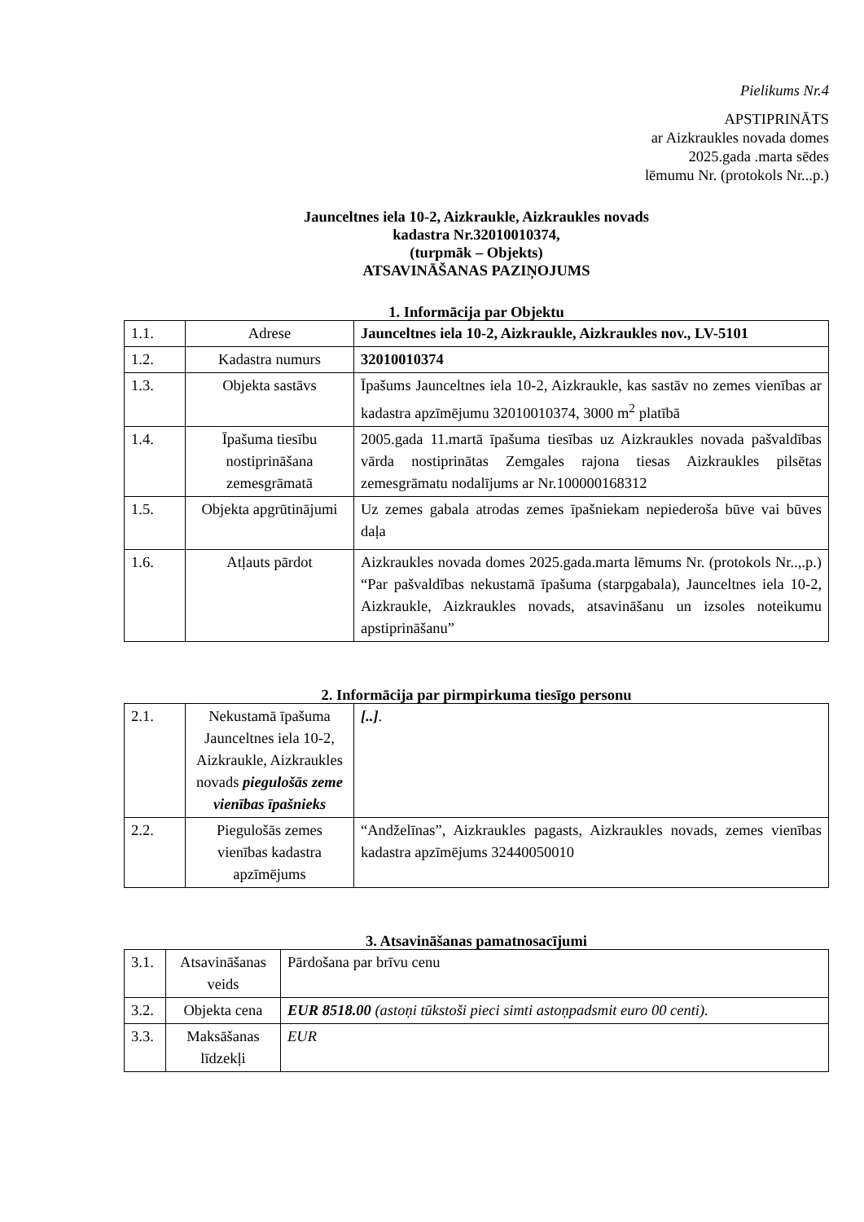Pielikums Nr.4
APSTIPRINĀTS
ar Aizkraukles novada domes
2025.gada .marta sēdes
lēmumu Nr. (protokols Nr...p.)
Jaunceltnes iela 10-2, Aizkraukle, Aizkraukles novads
kadastra Nr.32010010374,
(turpmāk – Objekts)
ATSAVINĀŠANAS PAZIŅOJUMS
1. Informācija par Objektu
| 1.1. | Adrese | Jaunceltnes iela 10-2, Aizkraukle, Aizkraukles nov., LV-5101 |
| 1.2. | Kadastra numurs | 32010010374 |
| 1.3. | Objekta sastāvs | Īpašums Jaunceltnes iela 10-2, Aizkraukle, kas sastāv no zemes vienības ar kadastra apzīmējumu 32010010374, 3000 m<sup>2</sup> platībā |
| 1.4. | Īpašuma tiesību nostiprināšana zemesgrāmatā | 2005.gada 11.martā īpašuma tiesības uz Aizkraukles novada pašvaldības vārda nostiprinātas Zemgales rajona tiesas Aizkraukles pilsētas zemesgrāmatu nodalījums ar Nr.100000168312 |
| 1.5. | Objekta apgrūtinājumi | Uz zemes gabala atrodas zemes īpašniekam nepiederoša būve vai būves daļa |
| 1.6. | Atļauts pārdot | Aizkraukles novada domes 2025.gada.marta lēmums Nr. (protokols Nr..,.p.) “Par pašvaldības nekustamā īpašuma (starpgabala), Jaunceltnes iela 10-2, Aizkraukle, Aizkraukles novads, atsavināšanu un izsoles noteikumu apstiprināšanu” |
2. Informācija par pirmpirkuma tiesīgo personu
| 2.1. | Nekustamā īpašuma Jaunceltnes iela 10-2, Aizkraukle, Aizkraukles novads piegulošās zeme vienības īpašnieks | [..] . |
| 2.2. | Piegulošās zemes vienības kadastra apzīmējums | “Andželīnas”, Aizkraukles pagasts, Aizkraukles novads, zemes vienības kadastra apzīmējums 32440050010 |
3. Atsavināšanas pamatnosacījumi
| 3.1. | Atsavināšanas veids | Pārdošana par brīvu cenu |
| 3.2. | Objekta cena | EUR 8518.00 (astoņi tūkstoši pieci simti astoņpadsmit euro 00 centi). |
| 3.3. | Maksāšanas līdzekļi | EUR |